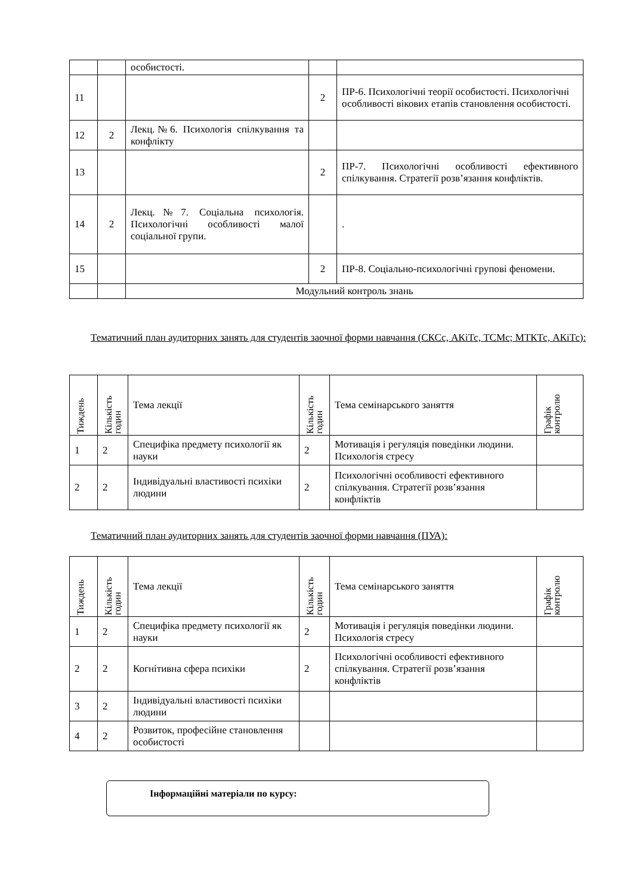| | | особистості. | | |
| 11 | | | 2 | ПР-6. Психологічні теорії особистості. Психологічні особливості вікових етапів становлення особистості. |
| 12 | 2 | Лекц.№6. Психологія спілкування та конфлікту | | |
| 13 | | | 2 | ПР-7. Психологічні особливості ефективного спілкування. Стратегії розв’язання конфліктів. |
| 14 | 2 | Лекц.№7. Соціальна психологія. Психологічні особливості малої соціальної групи. | | . |
| 15 | | | 2 | ПР-8. Соціально-психологічні групові феномени. |
| | | Модульний контроль знань | | |
Тематичний план аудиторних занять для студентів заочної форми навчання (СКСс, АКіТс, ТСМс; МТКТс, АКіТс):
| Тиждень | Кількість годин | Тема лекції | Кількість годин | Тема семінарського заняття | Графік контролю |
| --- | --- | --- | --- | --- | --- |
| 1 | 2 | Специфіка предмету психології як науки | 2 | Мотивація і регуляція поведінки людини. Психологія стресу | |
| 2 | 2 | Індивідуальні властивості психіки людини | 2 | Психологічні особливості ефективного спілкування. Стратегії розв’язання конфліктів | |
Тематичний план аудиторних занять для студентів заочної форми навчання (ПУА):
| Тиждень | Кількість годин | Тема лекції | Кількість годин | Тема семінарського заняття | Графік контролю |
| --- | --- | --- | --- | --- | --- |
| 1 | 2 | Специфіка предмету психології як науки | 2 | Мотивація і регуляція поведінки людини. Психологія стресу | |
| 2 | 2 | Когнітивна сфера психіки | 2 | Психологічні особливості ефективного спілкування. Стратегії розв’язання конфліктів | |
| 3 | 2 | Індивідуальні властивості психіки людини | | | |
| 4 | 2 | Розвиток, професійне становлення особистості | | | |
Інформаційні матеріали по курсу: